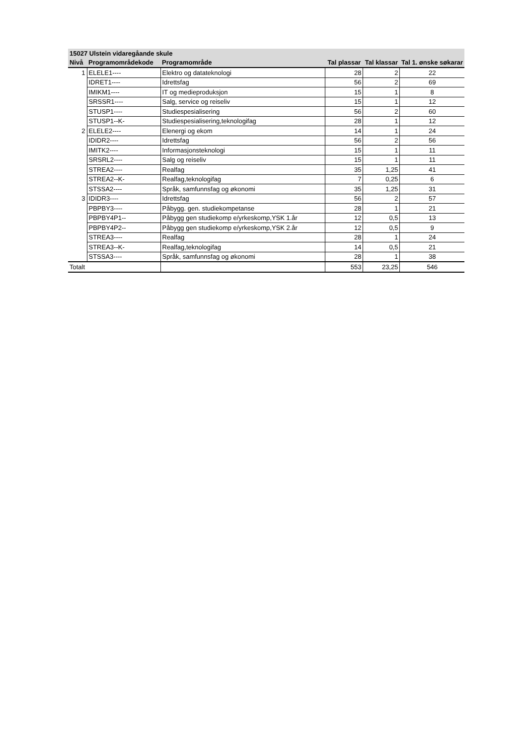| 15027 Ulstein vidaregåande skule | | | | | |
| --- | --- | --- | --- | --- | --- |
| Nivå | Programområdekode | Programområde | Tal plassar | Tal klassar | Tal 1. ønske søkarar |
| 1 | ELELE1---- | Elektro og datateknologi | 28 | 2 | 22 |
| | IDRET1---- | Idrettsfag | 56 | 2 | 69 |
| | IMIKM1---- | IT og medieproduksjon | 15 | 1 | 8 |
| | SRSSR1---- | Salg, service og reiseliv | 15 | 1 | 12 |
| | STUSP1---- | Studiespesialisering | 56 | 2 | 60 |
| | STUSP1--K- | Studiespesialisering,teknologifag | 28 | 1 | 12 |
| 2 | ELELE2---- | Elenergi og ekom | 14 | 1 | 24 |
| | IDIDR2---- | Idrettsfag | 56 | 2 | 56 |
| | IMITK2---- | Informasjonsteknologi | 15 | 1 | 11 |
| | SRSRL2---- | Salg og reiseliv | 15 | 1 | 11 |
| | STREA2---- | Realfag | 35 | 1,25 | 41 |
| | STREA2--K- | Realfag,teknologifag | 7 | 0,25 | 6 |
| | STSSA2---- | Språk, samfunnsfag og økonomi | 35 | 1,25 | 31 |
| 3 | IDIDR3---- | Idrettsfag | 56 | 2 | 57 |
| | PBPBY3---- | Påbygg. gen. studiekompetanse | 28 | 1 | 21 |
| | PBPBY4P1-- | Påbygg gen studiekomp e/yrkeskomp,YSK 1.år | 12 | 0,5 | 13 |
| | PBPBY4P2-- | Påbygg gen studiekomp e/yrkeskomp,YSK 2.år | 12 | 0,5 | 9 |
| | STREA3---- | Realfag | 28 | 1 | 24 |
| | STREA3--K- | Realfag,teknologifag | 14 | 0,5 | 21 |
| | STSSA3---- | Språk, samfunnsfag og økonomi | 28 | 1 | 38 |
| Totalt | | | 553 | 23,25 | 546 |